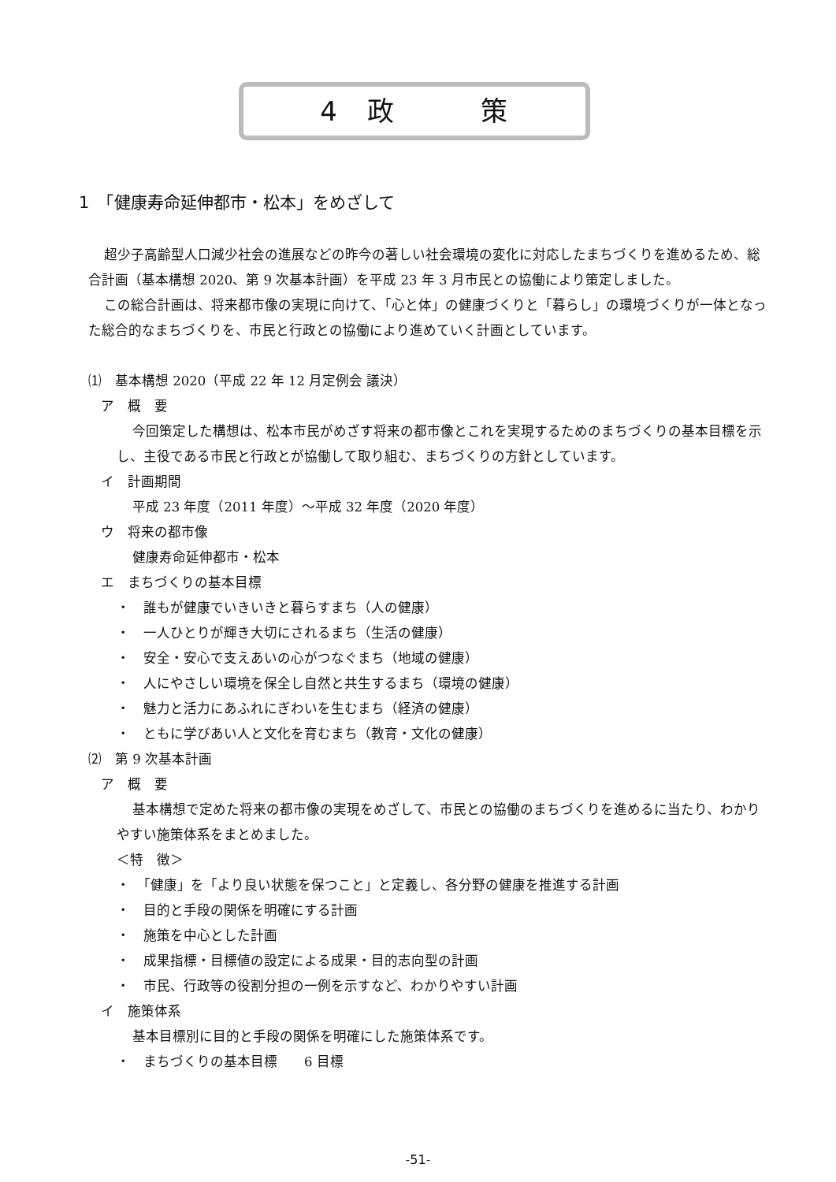4　政　　　策
1　「健康寿命延伸都市・松本」をめざして
超少子高齢型人口減少社会の進展などの昨今の著しい社会環境の変化に対応したまちづくりを進めるため、総合計画（基本構想 2020、第 9 次基本計画）を平成 23 年 3 月市民との協働により策定しました。
この総合計画は、将来都市像の実現に向けて、「心と体」の健康づくりと「暮らし」の環境づくりが一体となった総合的なまちづくりを、市民と行政との協働により進めていく計画としています。
⑴　基本構想 2020（平成 22 年 12 月定例会 議決）
ア　概　要
今回策定した構想は、松本市民がめざす将来の都市像とこれを実現するためのまちづくりの基本目標を示し、主役である市民と行政とが協働して取り組む、まちづくりの方針としています。
イ　計画期間
平成 23 年度（2011 年度）～平成 32 年度（2020 年度）
ウ　将来の都市像
健康寿命延伸都市・松本
エ　まちづくりの基本目標
・　誰もが健康でいきいきと暮らすまち（人の健康）
・　一人ひとりが輝き大切にされるまち（生活の健康）
・　安全・安心で支えあいの心がつなぐまち（地域の健康）
・　人にやさしい環境を保全し自然と共生するまち（環境の健康）
・　魅力と活力にあふれにぎわいを生むまち（経済の健康）
・　ともに学びあい人と文化を育むまち（教育・文化の健康）
⑵　第 9 次基本計画
ア　概　要
基本構想で定めた将来の都市像の実現をめざして、市民との協働のまちづくりを進めるに当たり、わかりやすい施策体系をまとめました。
＜特　徴＞
・　「健康」を「より良い状態を保つこと」と定義し、各分野の健康を推進する計画
・　目的と手段の関係を明確にする計画
・　施策を中心とした計画
・　成果指標・目標値の設定による成果・目的志向型の計画
・　市民、行政等の役割分担の一例を示すなど、わかりやすい計画
イ　施策体系
基本目標別に目的と手段の関係を明確にした施策体系です。
・　まちづくりの基本目標　　6 目標
-51-